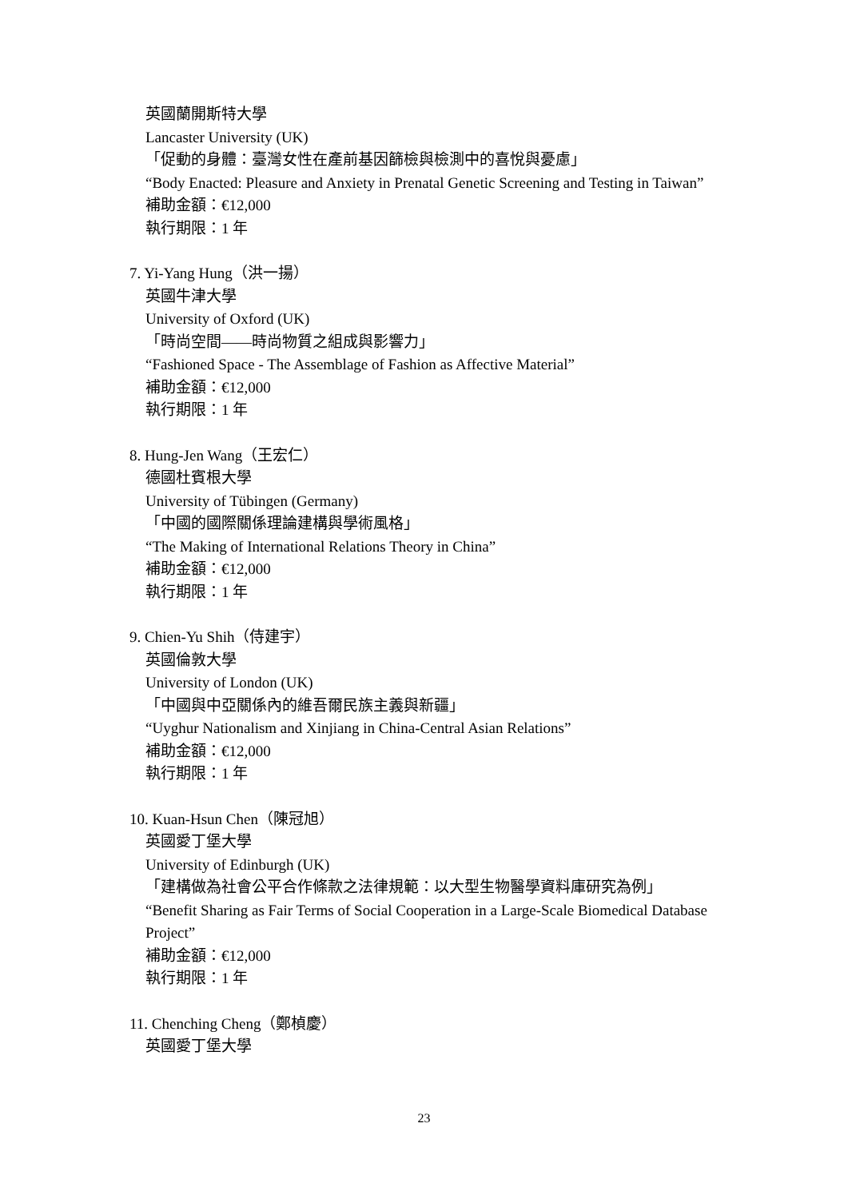英國蘭開斯特大學
Lancaster University (UK)
「促動的身體：臺灣女性在產前基因篩檢與檢測中的喜悅與憂慮」
“Body Enacted: Pleasure and Anxiety in Prenatal Genetic Screening and Testing in Taiwan”
補助金額：€12,000
執行期限：1 年
7. Yi-Yang Hung（洪一揚）
英國牛津大學
University of Oxford (UK)
「時尚空間——時尚物質之組成與影響力」
“Fashioned Space - The Assemblage of Fashion as Affective Material”
補助金額：€12,000
執行期限：1 年
8. Hung-Jen Wang（王宏仁）
德國杜賓根大學
University of Tübingen (Germany)
「中國的國際關係理論建構與學術風格」
“The Making of International Relations Theory in China”
補助金額：€12,000
執行期限：1 年
9. Chien-Yu Shih（侍建宇）
英國倫敦大學
University of London (UK)
「中國與中亞關係內的維吾爾民族主義與新疆」
“Uyghur Nationalism and Xinjiang in China-Central Asian Relations”
補助金額：€12,000
執行期限：1 年
10. Kuan-Hsun Chen（陳冠旭）
英國愛丁堡大學
University of Edinburgh (UK)
「建構做為社會公平合作條款之法律規範：以大型生物醫學資料庫研究為例」
“Benefit Sharing as Fair Terms of Social Cooperation in a Large-Scale Biomedical Database Project”
補助金額：€12,000
執行期限：1 年
11. Chenching Cheng（鄭楨慶）
英國愛丁堡大學
23